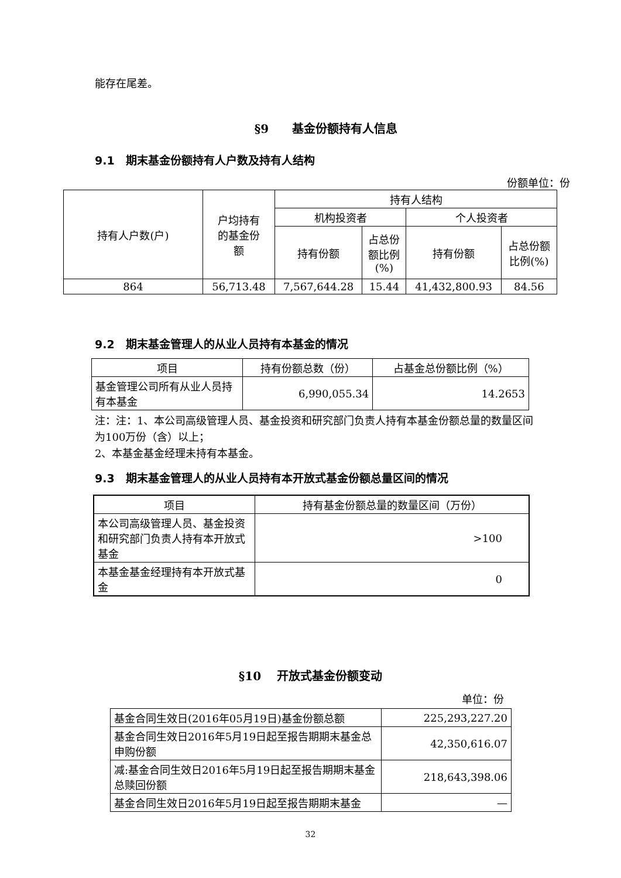能存在尾差。
§9　　基金份额持有人信息
9.1　期末基金份额持有人户数及持有人结构
份额单位：份
| 持有人户数(户) | 户均持有 的基金份 额 | 持有人结构 | | | |
| --- | --- | --- | --- | --- | --- |
| | | 机构投资者 | | 个人投资者 | |
| | | 持有份额 | 占总份 额比例 (%) | 持有份额 | 占总份额 比例(%) |
| 864 | 56,713.48 | 7,567,644.28 | 15.44 | 41,432,800.93 | 84.56 |
9.2　期末基金管理人的从业人员持有本基金的情况
| 项目 | 持有份额总数（份） | 占基金总份额比例（%） |
| --- | --- | --- |
| 基金管理公司所有从业人员持有本基金 | 6,990,055.34 | 14.2653 |
注：注：1、本公司高级管理人员、基金投资和研究部门负责人持有本基金份额总量的数量区间为100万份（含）以上；
2、本基金基金经理未持有本基金。
9.3　期末基金管理人的从业人员持有本开放式基金份额总量区间的情况
| 项目 | 持有基金份额总量的数量区间（万份） |
| --- | --- |
| 本公司高级管理人员、基金投资和研究部门负责人持有本开放式基金 | >100 |
| 本基金基金经理持有本开放式基金 | 0 |
§10　 开放式基金份额变动
单位：份
| 基金合同生效日(2016年05月19日)基金份额总额 | 225,293,227.20 |
| 基金合同生效日2016年5月19日起至报告期期末基金总申购份额 | 42,350,616.07 |
| 减:基金合同生效日2016年5月19日起至报告期期末基金总赎回份额 | 218,643,398.06 |
| 基金合同生效日2016年5月19日起至报告期期末基金 | — |
32